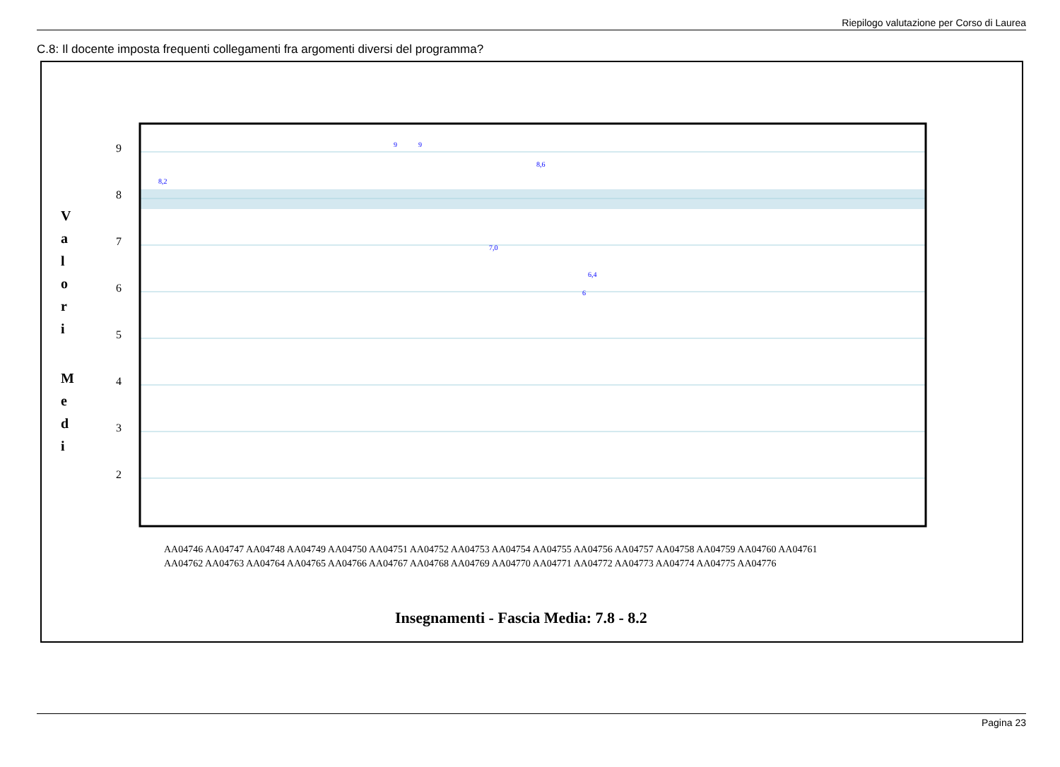Riepilogo valutazione per Corso di Laurea
C.8: Il docente imposta frequenti collegamenti fra argomenti diversi del programma?
9
8
7
6
5
4
3
2
V
a
l
o
r
i
M
e
d
i
8,2
9
9
7,0
6,4
6
8,6
Insegnamenti - Fascia Media: 7.8 - 8.2
AA04746 AA04747 AA04748 AA04749 AA04750 AA04751 AA04752 AA04753 AA04754 AA04755 AA04756 AA04757 AA04758 AA04759 AA04760 AA04761
AA04762 AA04763 AA04764 AA04765 AA04766 AA04767 AA04768 AA04769 AA04770 AA04771 AA04772 AA04773 AA04774 AA04775 AA04776
Pagina 23